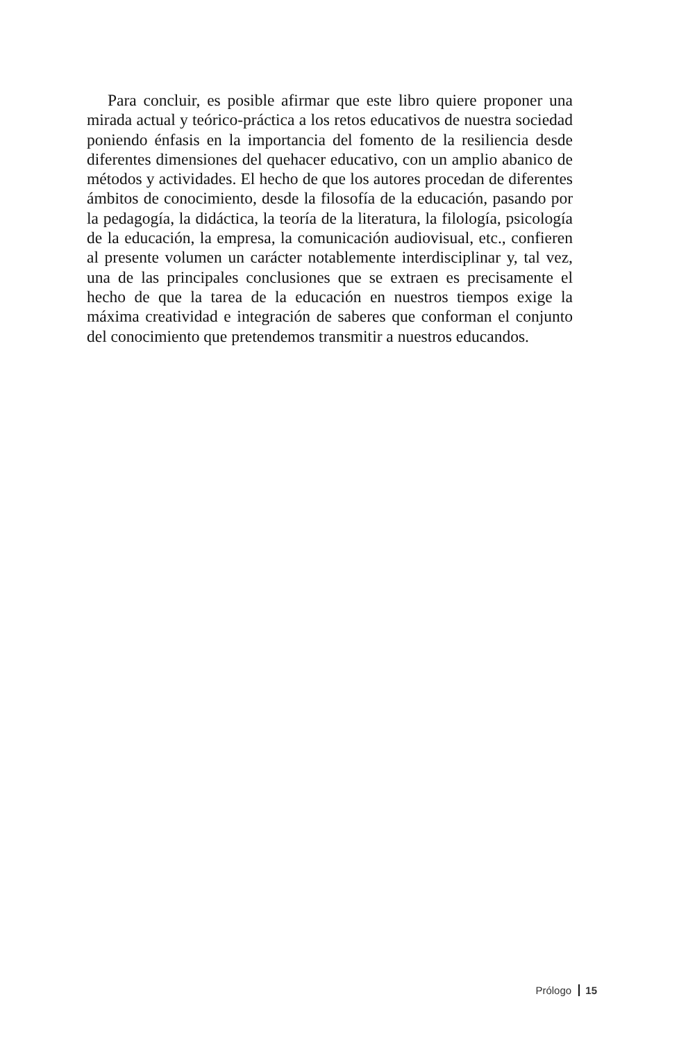Para concluir, es posible afirmar que este libro quiere proponer una mirada actual y teórico-práctica a los retos educativos de nuestra sociedad poniendo énfasis en la importancia del fomento de la resiliencia desde diferentes dimensiones del quehacer educativo, con un amplio abanico de métodos y actividades. El hecho de que los autores procedan de diferentes ámbitos de conocimiento, desde la filosofía de la educación, pasando por la pedagogía, la didáctica, la teoría de la literatura, la filología, psicología de la educación, la empresa, la comunicación audiovisual, etc., confieren al presente volumen un carácter notablemente interdisciplinar y, tal vez, una de las principales conclusiones que se extraen es precisamente el hecho de que la tarea de la educación en nuestros tiempos exige la máxima creatividad e integración de saberes que conforman el conjunto del conocimiento que pretendemos transmitir a nuestros educandos.
Prólogo 15